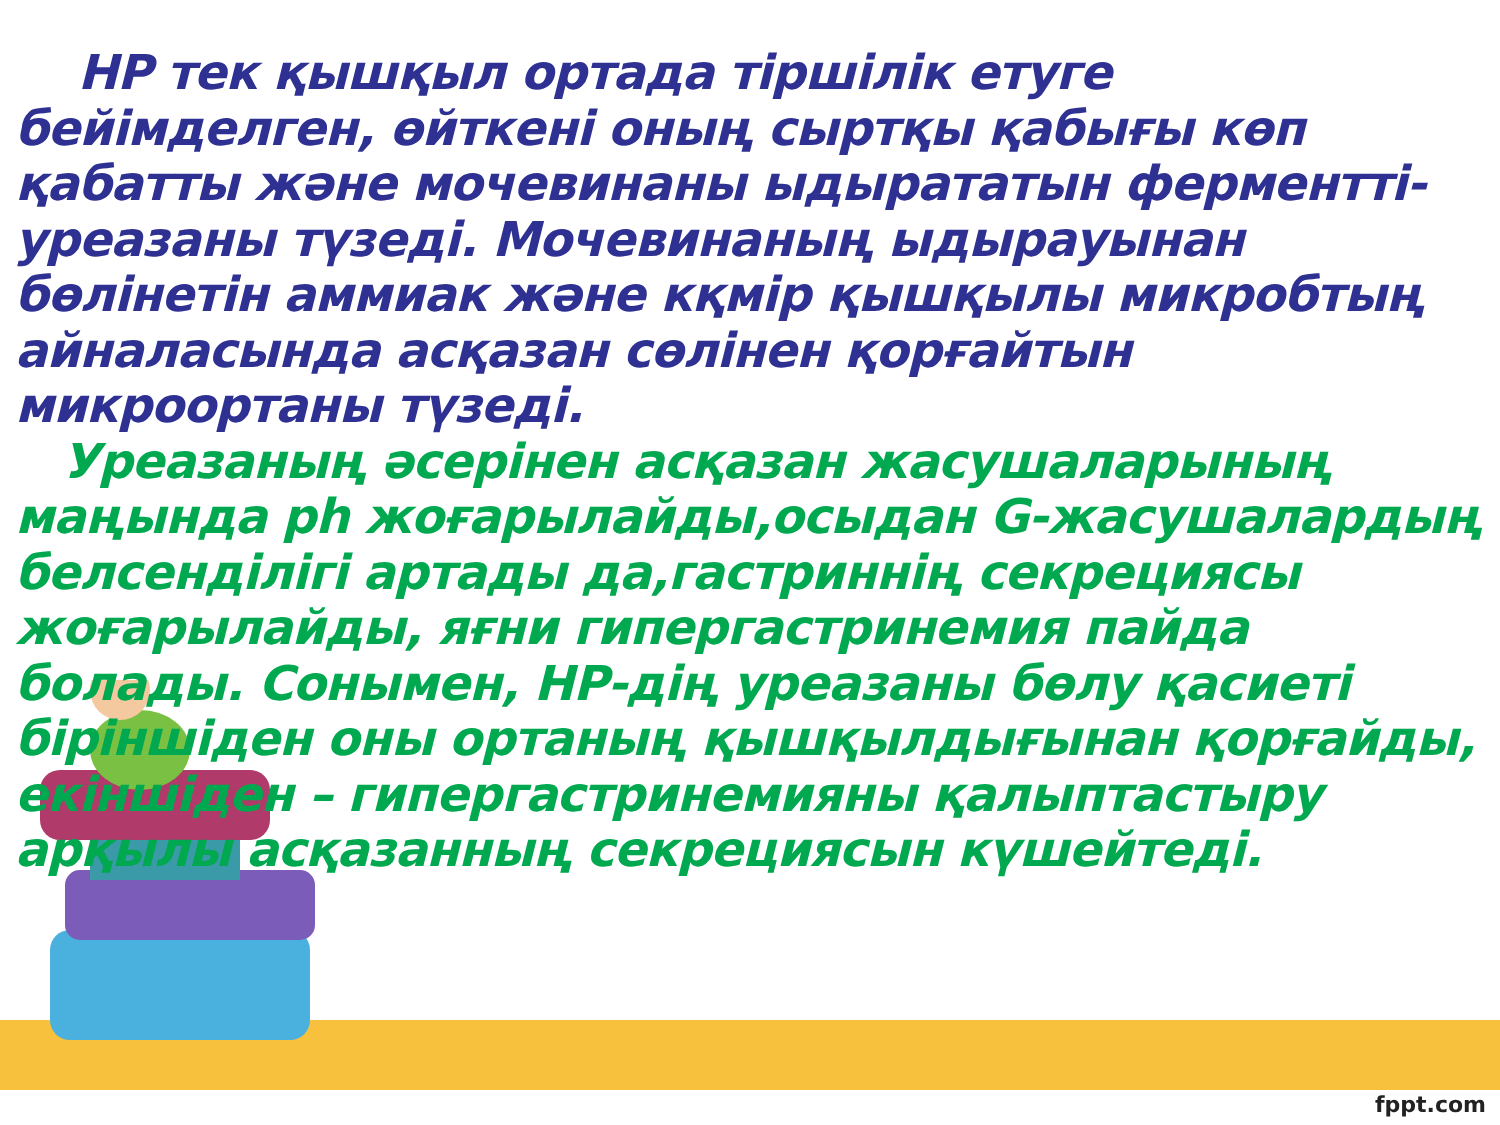НР тек қышқыл ортада тіршілік етуге бейімделген, өйткені оның сыртқы қабығы көп қабатты және мочевинаны ыдырататын ферментті-уреазаны түзеді. Мочевинаның ыдырауынан бөлінетін аммиак және кқмір қышқылы микробтың айналасында асқазан сөлінен қорғайтын микроортаны түзеді.
Уреазаның әсерінен асқазан жасушаларының маңында ph жоғарылайды,осыдан G-жасушалардың белсенділігі артады да,гастриннің секрециясы жоғарылайды, яғни гипергастринемия пайда болады. Сонымен, НР-дің уреазаны бөлу қасиеті біріншіден оны ортаның қышқылдығынан қорғайды, екіншіден – гипергастринемияны қалыптастыру арқылы асқазанның секрециясын күшейтеді.
fppt.com